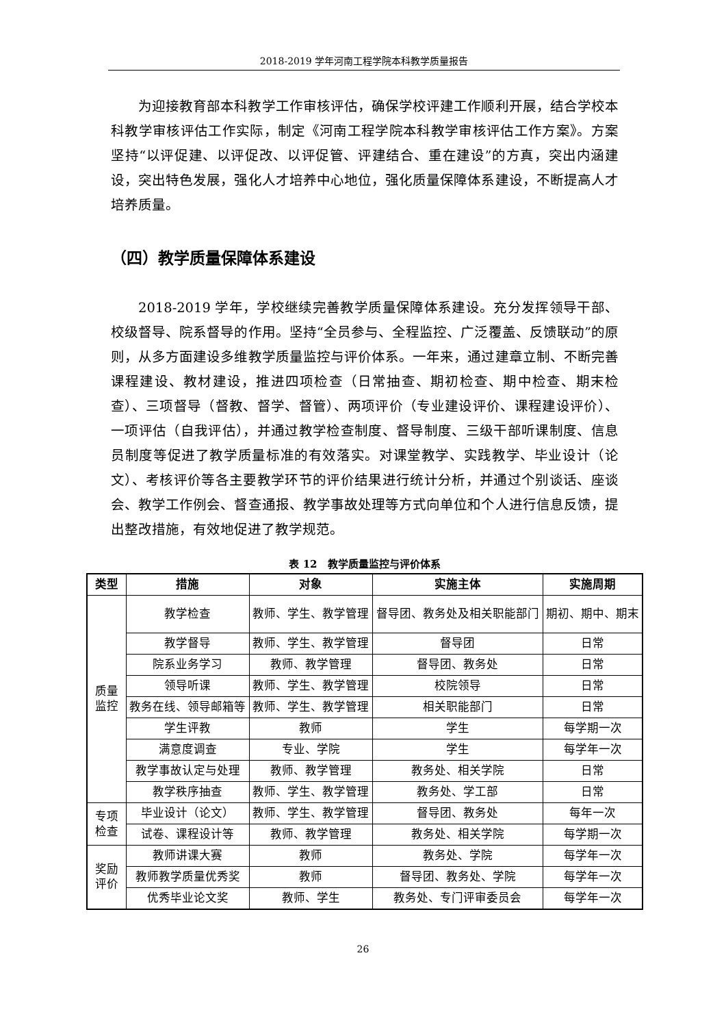2018-2019 学年河南工程学院本科教学质量报告
为迎接教育部本科教学工作审核评估，确保学校评建工作顺利开展，结合学校本科教学审核评估工作实际，制定《河南工程学院本科教学审核评估工作方案》。方案坚持“以评促建、以评促改、以评促管、评建结合、重在建设”的方真，突出内涵建设，突出特色发展，强化人才培养中心地位，强化质量保障体系建设，不断提高人才培养质量。
（四）教学质量保障体系建设
2018-2019 学年，学校继续完善教学质量保障体系建设。充分发挥领导干部、校级督导、院系督导的作用。坚持“全员参与、全程监控、广泛覆盖、反馈联动”的原则，从多方面建设多维教学质量监控与评价体系。一年来，通过建章立制、不断完善课程建设、教材建设，推进四项检查（日常抽查、期初检查、期中检查、期末检查）、三项督导（督教、督学、督管）、两项评价（专业建设评价、课程建设评价）、一项评估（自我评估），并通过教学检查制度、督导制度、三级干部听课制度、信息员制度等促进了教学质量标准的有效落实。对课堂教学、实践教学、毕业设计（论文）、考核评价等各主要教学环节的评价结果进行统计分析，并通过个别谈话、座谈会、教学工作例会、督查通报、教学事故处理等方式向单位和个人进行信息反馈，提出整改措施，有效地促进了教学规范。
表 12　教学质量监控与评价体系
| 类型 | 措施 | 对象 | 实施主体 | 实施周期 |
| --- | --- | --- | --- | --- |
| 质量 监控 | 教学检查 | 教师、学生、教学管理 | 督导团、教务处及相关职能部门 | 期初、期中、期末 |
| | 教学督导 | 教师、学生、教学管理 | 督导团 | 日常 |
| | 院系业务学习 | 教师、教学管理 | 督导团、教务处 | 日常 |
| | 领导听课 | 教师、学生、教学管理 | 校院领导 | 日常 |
| | 教务在线、领导邮箱等 | 教师、学生、教学管理 | 相关职能部门 | 日常 |
| | 学生评教 | 教师 | 学生 | 每学期一次 |
| | 满意度调查 | 专业、学院 | 学生 | 每学年一次 |
| | 教学事故认定与处理 | 教师、教学管理 | 教务处、相关学院 | 日常 |
| | 教学秩序抽查 | 教师、学生、教学管理 | 教务处、学工部 | 日常 |
| 专项 检查 | 毕业设计（论文） | 教师、学生、教学管理 | 督导团、教务处 | 每年一次 |
| | 试卷、课程设计等 | 教师、教学管理 | 教务处、相关学院 | 每学期一次 |
| 奖励 评价 | 教师讲课大赛 | 教师 | 教务处、学院 | 每学年一次 |
| | 教师教学质量优秀奖 | 教师 | 督导团、教务处、学院 | 每学年一次 |
| | 优秀毕业论文奖 | 教师、学生 | 教务处、专门评审委员会 | 每学年一次 |
26